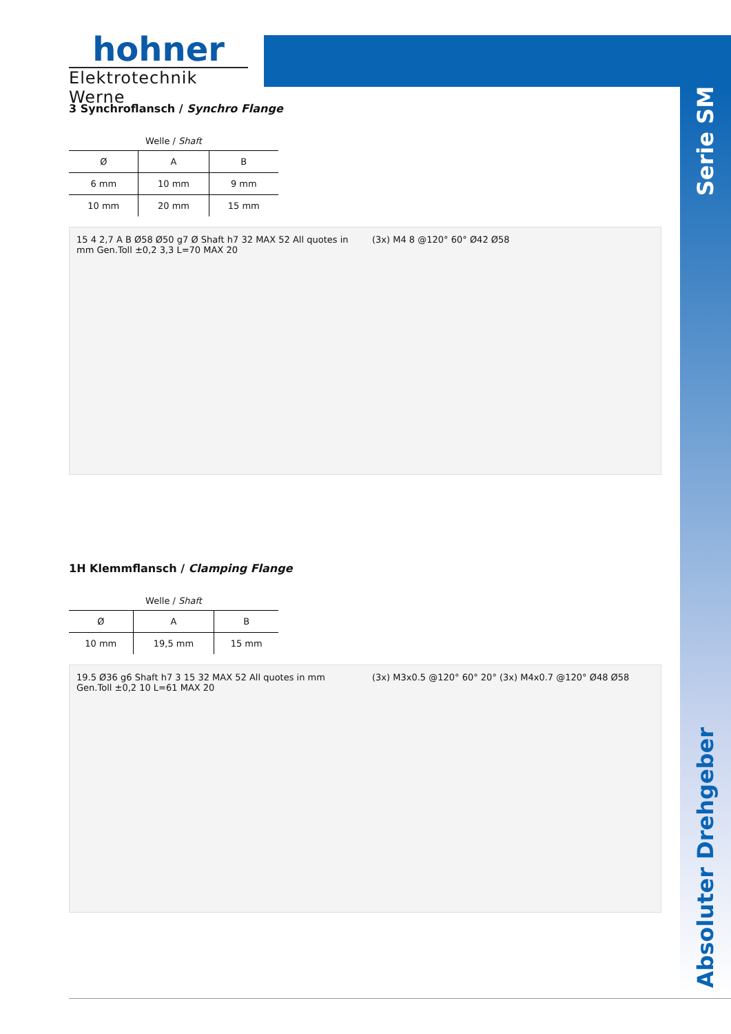hohner
Elektrotechnik Werne
Serie SM
Absoluter Drehgeber
3 Synchroflansch / Synchro Flange
Welle / Shaft
| Ø | A | B |
| --- | --- | --- |
| 6 mm | 10 mm | 9 mm |
| 10 mm | 20 mm | 15 mm |
15 4 2,7 A B Ø58 Ø50 g7 Ø Shaft h7 32 MAX 52 All quotes in mm Gen.Toll ±0,2 3,3 L=70 MAX 20
(3x) M4 8 @120° 60° Ø42 Ø58
1H Klemmflansch / Clamping Flange
Welle / Shaft
| Ø | A | B |
| --- | --- | --- |
| 10 mm | 19,5 mm | 15 mm |
19.5 Ø36 g6 Shaft h7 3 15 32 MAX 52 All quotes in mm Gen.Toll ±0,2 10 L=61 MAX 20
(3x) M3x0.5 @120° 60° 20° (3x) M4x0.7 @120° Ø48 Ø58